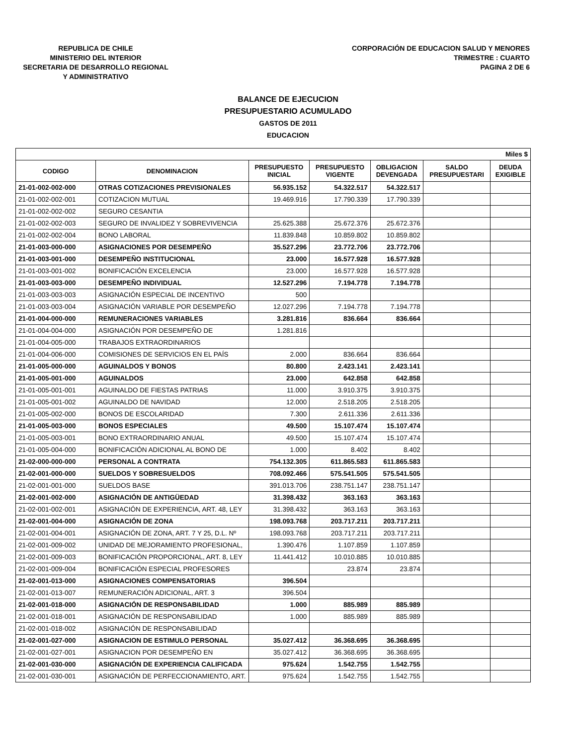REPUBLICA DE CHILE
MINISTERIO DEL INTERIOR
SECRETARIA DE DESARROLLO REGIONAL
Y ADMINISTRATIVO
CORPORACIÓN DE EDUCACION SALUD Y MENORES
TRIMESTRE : CUARTO
PAGINA 2 DE 6
BALANCE DE EJECUCION
PRESUPUESTARIO ACUMULADO
GASTOS DE 2011
EDUCACION
| Miles $ | | | | | | |
| CODIGO | DENOMINACION | PRESUPUESTO INICIAL | PRESUPUESTO VIGENTE | OBLIGACION DEVENGADA | SALDO PRESUPUESTARI | DEUDA EXIGIBLE |
| 21-01-002-002-000 | OTRAS COTIZACIONES PREVISIONALES | 56.935.152 | 54.322.517 | 54.322.517 | | |
| 21-01-002-002-001 | COTIZACION MUTUAL | 19.469.916 | 17.790.339 | 17.790.339 | | |
| 21-01-002-002-002 | SEGURO CESANTIA | | | | | |
| 21-01-002-002-003 | SEGURO DE INVALIDEZ Y SOBREVIVENCIA | 25.625.388 | 25.672.376 | 25.672.376 | | |
| 21-01-002-002-004 | BONO LABORAL | 11.839.848 | 10.859.802 | 10.859.802 | | |
| 21-01-003-000-000 | ASIGNACIONES POR DESEMPEÑO | 35.527.296 | 23.772.706 | 23.772.706 | | |
| 21-01-003-001-000 | DESEMPEÑO INSTITUCIONAL | 23.000 | 16.577.928 | 16.577.928 | | |
| 21-01-003-001-002 | BONIFICACIÓN EXCELENCIA | 23.000 | 16.577.928 | 16.577.928 | | |
| 21-01-003-003-000 | DESEMPEÑO INDIVIDUAL | 12.527.296 | 7.194.778 | 7.194.778 | | |
| 21-01-003-003-003 | ASIGNACIÓN ESPECIAL DE INCENTIVO | 500 | | | | |
| 21-01-003-003-004 | ASIGNACIÓN VARIABLE POR DESEMPEÑO | 12.027.296 | 7.194.778 | 7.194.778 | | |
| 21-01-004-000-000 | REMUNERACIONES VARIABLES | 3.281.816 | 836.664 | 836.664 | | |
| 21-01-004-004-000 | ASIGNACIÓN POR DESEMPEÑO DE | 1.281.816 | | | | |
| 21-01-004-005-000 | TRABAJOS EXTRAORDINARIOS | | | | | |
| 21-01-004-006-000 | COMISIONES DE SERVICIOS EN EL PAÍS | 2.000 | 836.664 | 836.664 | | |
| 21-01-005-000-000 | AGUINALDOS Y BONOS | 80.800 | 2.423.141 | 2.423.141 | | |
| 21-01-005-001-000 | AGUINALDOS | 23.000 | 642.858 | 642.858 | | |
| 21-01-005-001-001 | AGUINALDO DE FIESTAS PATRIAS | 11.000 | 3.910.375 | 3.910.375 | | |
| 21-01-005-001-002 | AGUINALDO DE NAVIDAD | 12.000 | 2.518.205 | 2.518.205 | | |
| 21-01-005-002-000 | BONOS DE ESCOLARIDAD | 7.300 | 2.611.336 | 2.611.336 | | |
| 21-01-005-003-000 | BONOS ESPECIALES | 49.500 | 15.107.474 | 15.107.474 | | |
| 21-01-005-003-001 | BONO EXTRAORDINARIO ANUAL | 49.500 | 15.107.474 | 15.107.474 | | |
| 21-01-005-004-000 | BONIFICACIÓN ADICIONAL AL BONO DE | 1.000 | 8.402 | 8.402 | | |
| 21-02-000-000-000 | PERSONAL A CONTRATA | 754.132.305 | 611.865.583 | 611.865.583 | | |
| 21-02-001-000-000 | SUELDOS Y SOBRESUELDOS | 708.092.466 | 575.541.505 | 575.541.505 | | |
| 21-02-001-001-000 | SUELDOS BASE | 391.013.706 | 238.751.147 | 238.751.147 | | |
| 21-02-001-002-000 | ASIGNACIÓN DE ANTIGÜEDAD | 31.398.432 | 363.163 | 363.163 | | |
| 21-02-001-002-001 | ASIGNACIÓN DE EXPERIENCIA, ART. 48, LEY | 31.398.432 | 363.163 | 363.163 | | |
| 21-02-001-004-000 | ASIGNACIÓN DE ZONA | 198.093.768 | 203.717.211 | 203.717.211 | | |
| 21-02-001-004-001 | ASIGNACIÓN DE ZONA, ART. 7 Y 25, D.L. Nº | 198.093.768 | 203.717.211 | 203.717.211 | | |
| 21-02-001-009-002 | UNIDAD DE MEJORAMIENTO PROFESIONAL, | 1.390.476 | 1.107.859 | 1.107.859 | | |
| 21-02-001-009-003 | BONIFICACIÓN PROPORCIONAL, ART. 8, LEY | 11.441.412 | 10.010.885 | 10.010.885 | | |
| 21-02-001-009-004 | BONIFICACIÓN ESPECIAL PROFESORES | | 23.874 | 23.874 | | |
| 21-02-001-013-000 | ASIGNACIONES COMPENSATORIAS | 396.504 | | | | |
| 21-02-001-013-007 | REMUNERACIÓN ADICIONAL, ART. 3 | 396.504 | | | | |
| 21-02-001-018-000 | ASIGNACIÓN DE RESPONSABILIDAD | 1.000 | 885.989 | 885.989 | | |
| 21-02-001-018-001 | ASIGNACIÓN DE RESPONSABILIDAD | 1.000 | 885.989 | 885.989 | | |
| 21-02-001-018-002 | ASIGNACIÓN DE RESPONSABILIDAD | | | | | |
| 21-02-001-027-000 | ASIGNACION DE ESTIMULO PERSONAL | 35.027.412 | 36.368.695 | 36.368.695 | | |
| 21-02-001-027-001 | ASIGNACION POR DESEMPEÑO EN | 35.027.412 | 36.368.695 | 36.368.695 | | |
| 21-02-001-030-000 | ASIGNACIÓN DE EXPERIENCIA CALIFICADA | 975.624 | 1.542.755 | 1.542.755 | | |
| 21-02-001-030-001 | ASIGNACIÓN DE PERFECCIONAMIENTO, ART. | 975.624 | 1.542.755 | 1.542.755 | | |